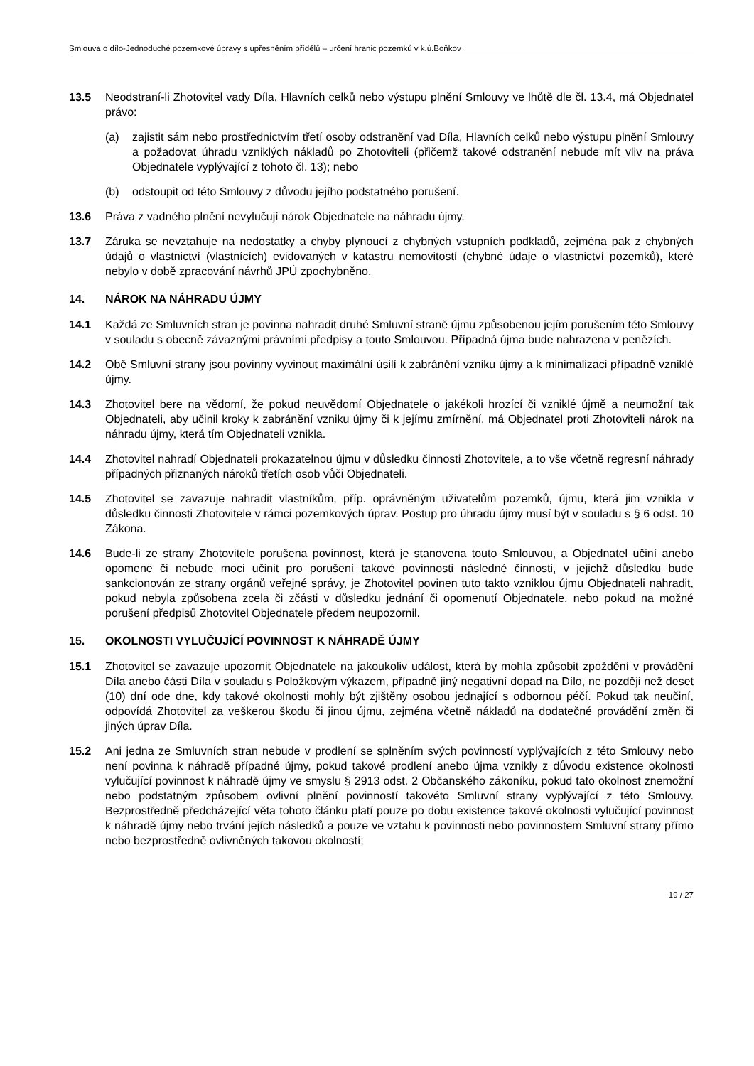Smlouva o dílo-Jednoduché pozemkové úpravy s upřesněním přídělů – určení hranic pozemků v k.ú.Boňkov
13.5 Neodstraní-li Zhotovitel vady Díla, Hlavních celků nebo výstupu plnění Smlouvy ve lhůtě dle čl. 13.4, má Objednatel právo:
(a) zajistit sám nebo prostřednictvím třetí osoby odstranění vad Díla, Hlavních celků nebo výstupu plnění Smlouvy a požadovat úhradu vzniklých nákladů po Zhotoviteli (přičemž takové odstranění nebude mít vliv na práva Objednatele vyplývající z tohoto čl. 13); nebo
(b) odstoupit od této Smlouvy z důvodu jejího podstatného porušení.
13.6 Práva z vadného plnění nevylučují nárok Objednatele na náhradu újmy.
13.7 Záruka se nevztahuje na nedostatky a chyby plynoucí z chybných vstupních podkladů, zejména pak z chybných údajů o vlastnictví (vlastnících) evidovaných v katastru nemovitostí (chybné údaje o vlastnictví pozemků), které nebylo v době zpracování návrhů JPÚ zpochybněno.
14. NÁROK NA NÁHRADU ÚJMY
14.1 Každá ze Smluvních stran je povinna nahradit druhé Smluvní straně újmu způsobenou jejím porušením této Smlouvy v souladu s obecně závaznými právními předpisy a touto Smlouvou. Případná újma bude nahrazena v penězích.
14.2 Obě Smluvní strany jsou povinny vyvinout maximální úsilí k zabránění vzniku újmy a k minimalizaci případně vzniklé újmy.
14.3 Zhotovitel bere na vědomí, že pokud neuvědomí Objednatele o jakékoli hrozící či vzniklé újmě a neumožní tak Objednateli, aby učinil kroky k zabránění vzniku újmy či k jejímu zmírnění, má Objednatel proti Zhotoviteli nárok na náhradu újmy, která tím Objednateli vznikla.
14.4 Zhotovitel nahradí Objednateli prokazatelnou újmu v důsledku činnosti Zhotovitele, a to vše včetně regresní náhrady případných přiznaných nároků třetích osob vůči Objednateli.
14.5 Zhotovitel se zavazuje nahradit vlastníkům, příp. oprávněným uživatelům pozemků, újmu, která jim vznikla v důsledku činnosti Zhotovitele v rámci pozemkových úprav. Postup pro úhradu újmy musí být v souladu s § 6 odst. 10 Zákona.
14.6 Bude-li ze strany Zhotovitele porušena povinnost, která je stanovena touto Smlouvou, a Objednatel učiní anebo opomene či nebude moci učinit pro porušení takové povinnosti následné činnosti, v jejichž důsledku bude sankcionován ze strany orgánů veřejné správy, je Zhotovitel povinen tuto takto vzniklou újmu Objednateli nahradit, pokud nebyla způsobena zcela či zčásti v důsledku jednání či opomenutí Objednatele, nebo pokud na možné porušení předpisů Zhotovitel Objednatele předem neupozornil.
15. OKOLNOSTI VYLUČUJÍCÍ POVINNOST K NÁHRADĚ ÚJMY
15.1 Zhotovitel se zavazuje upozornit Objednatele na jakoukoliv událost, která by mohla způsobit zpoždění v provádění Díla anebo části Díla v souladu s Položkovým výkazem, případně jiný negativní dopad na Dílo, ne později než deset (10) dní ode dne, kdy takové okolnosti mohly být zjištěny osobou jednající s odbornou péčí. Pokud tak neučiní, odpovídá Zhotovitel za veškerou škodu či jinou újmu, zejména včetně nákladů na dodatečné provádění změn či jiných úprav Díla.
15.2 Ani jedna ze Smluvních stran nebude v prodlení se splněním svých povinností vyplývajících z této Smlouvy nebo není povinna k náhradě případné újmy, pokud takové prodlení anebo újma vznikly z důvodu existence okolnosti vylučující povinnost k náhradě újmy ve smyslu § 2913 odst. 2 Občanského zákoníku, pokud tato okolnost znemožní nebo podstatným způsobem ovlivní plnění povinností takovéto Smluvní strany vyplývající z této Smlouvy. Bezprostředně předcházející věta tohoto článku platí pouze po dobu existence takové okolnosti vylučující povinnost k náhradě újmy nebo trvání jejích následků a pouze ve vztahu k povinnosti nebo povinnostem Smluvní strany přímo nebo bezprostředně ovlivněných takovou okolností;
19 / 27